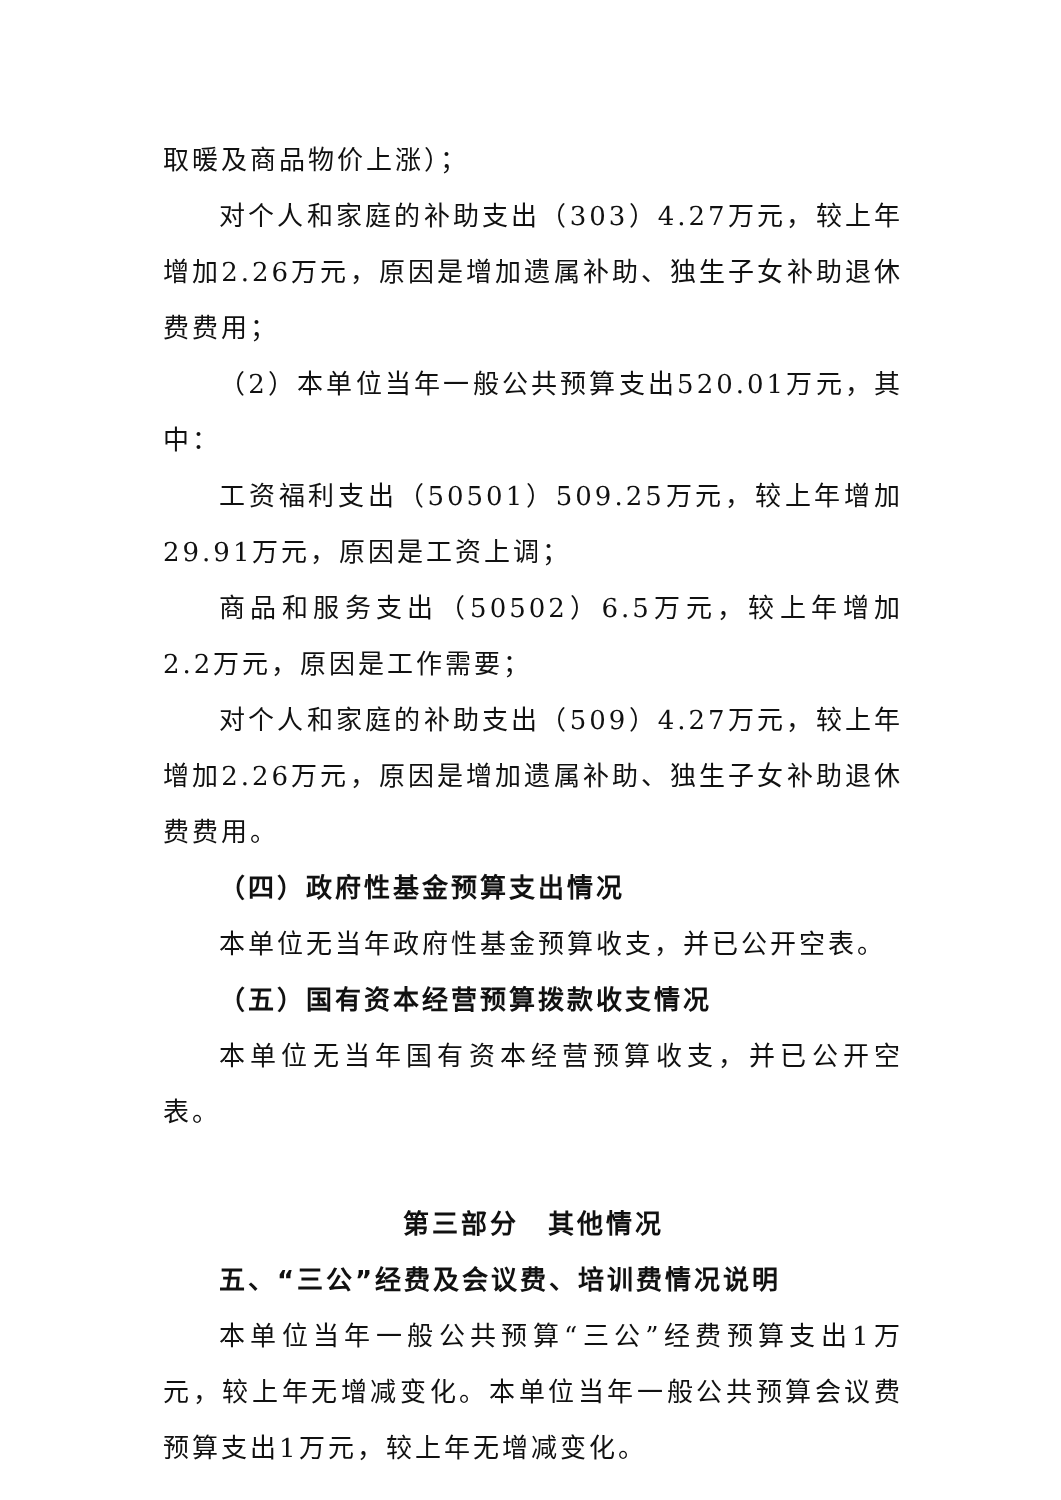取暖及商品物价上涨）；
对个人和家庭的补助支出（303）4.27万元，较上年增加2.26万元，原因是增加遗属补助、独生子女补助退休费费用；
（2）本单位当年一般公共预算支出520.01万元，其中：
工资福利支出（50501）509.25万元，较上年增加29.91万元，原因是工资上调；
商品和服务支出（50502）6.5万元，较上年增加2.2万元，原因是工作需要；
对个人和家庭的补助支出（509）4.27万元，较上年增加2.26万元，原因是增加遗属补助、独生子女补助退休费费用。
（四）政府性基金预算支出情况
本单位无当年政府性基金预算收支，并已公开空表。
（五）国有资本经营预算拨款收支情况
本单位无当年国有资本经营预算收支，并已公开空表。
第三部分　其他情况
五、“三公”经费及会议费、培训费情况说明
本单位当年一般公共预算“三公”经费预算支出1万元，较上年无增减变化。本单位当年一般公共预算会议费预算支出1万元，较上年无增减变化。